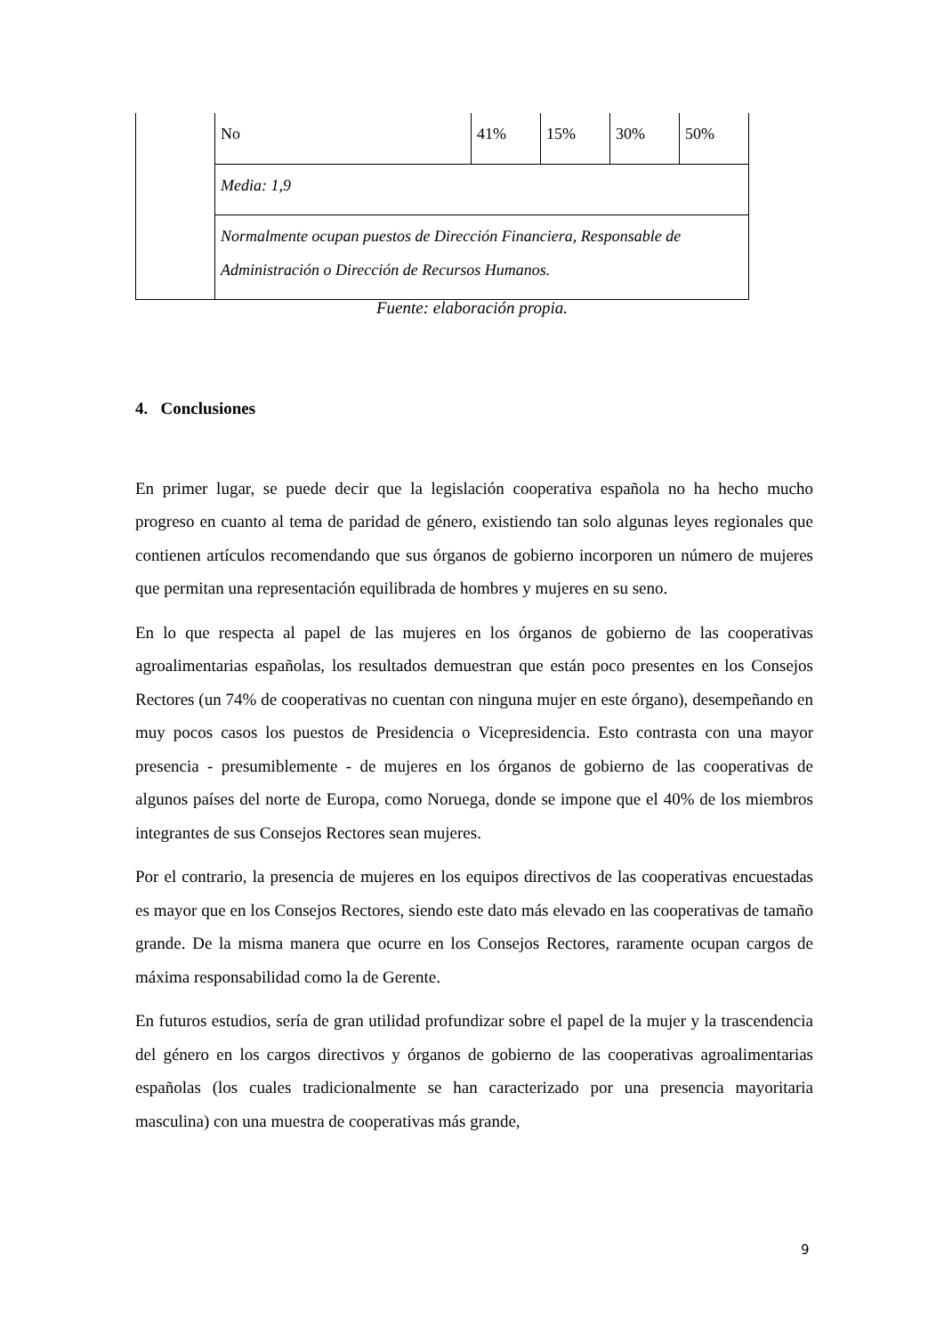| | No | 41% | 15% | 30% | 50% |
| | Media: 1,9 | | | | |
| | Normalmente ocupan puestos de Dirección Financiera, Responsable de Administración o Dirección de Recursos Humanos. | | | | |
Fuente: elaboración propia.
4. Conclusiones
En primer lugar, se puede decir que la legislación cooperativa española no ha hecho mucho progreso en cuanto al tema de paridad de género, existiendo tan solo algunas leyes regionales que contienen artículos recomendando que sus órganos de gobierno incorporen un número de mujeres que permitan una representación equilibrada de hombres y mujeres en su seno.
En lo que respecta al papel de las mujeres en los órganos de gobierno de las cooperativas agroalimentarias españolas, los resultados demuestran que están poco presentes en los Consejos Rectores (un 74% de cooperativas no cuentan con ninguna mujer en este órgano), desempeñando en muy pocos casos los puestos de Presidencia o Vicepresidencia. Esto contrasta con una mayor presencia - presumiblemente - de mujeres en los órganos de gobierno de las cooperativas de algunos países del norte de Europa, como Noruega, donde se impone que el 40% de los miembros integrantes de sus Consejos Rectores sean mujeres.
Por el contrario, la presencia de mujeres en los equipos directivos de las cooperativas encuestadas es mayor que en los Consejos Rectores, siendo este dato más elevado en las cooperativas de tamaño grande. De la misma manera que ocurre en los Consejos Rectores, raramente ocupan cargos de máxima responsabilidad como la de Gerente.
En futuros estudios, sería de gran utilidad profundizar sobre el papel de la mujer y la trascendencia del género en los cargos directivos y órganos de gobierno de las cooperativas agroalimentarias españolas (los cuales tradicionalmente se han caracterizado por una presencia mayoritaria masculina) con una muestra de cooperativas más grande,
9